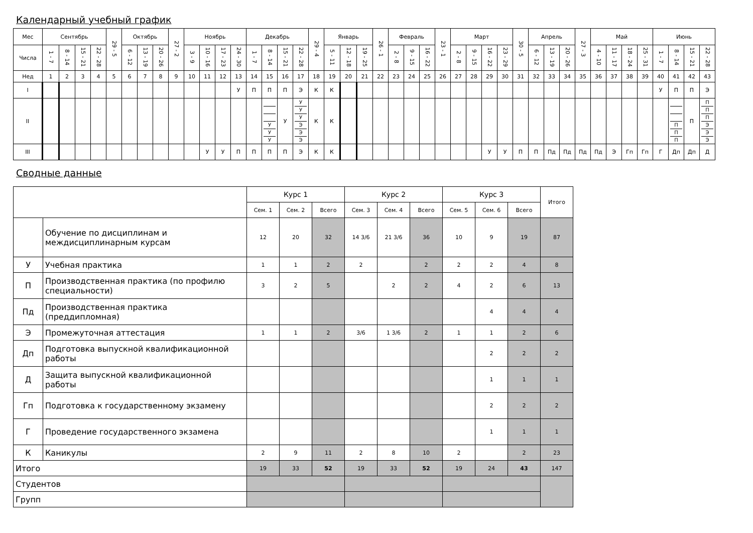Календарный учебный график
| Мес | Сентябрь | | | | 29 - 5 | Октябрь | | | 27 - 2 | Ноябрь | | | | Декабрь | | | | 29 - 4 | Январь | | | 26 - 1 | Февраль | | | 23 - 1 | Март | | | | 30 - 5 | Апрель | | | 27 - 3 | Май | | | | Июнь | | | |
| --- | --- | --- | --- | --- | --- | --- | --- | --- | --- | --- | --- | --- | --- | --- | --- | --- | --- | --- | --- | --- | --- | --- | --- | --- | --- | --- | --- | --- | --- | --- | --- | --- | --- | --- | --- | --- | --- | --- | --- | --- | --- | --- | --- |
| Числа | 1 - 7 | 8 - 14 | 15 - 21 | 22 - 28 | | 6 - 12 | 13 - 19 | 20 - 26 | | 3 - 9 | 10 - 16 | 17 - 23 | 24 - 30 | 1 - 7 | 8 - 14 | 15 - 21 | 22 - 28 | | 5 - 11 | 12 - 18 | 19 - 25 | | 2 - 8 | 9 - 15 | 16 - 22 | | 2 - 8 | 9 - 15 | 16 - 22 | 23 - 29 | | 6 - 12 | 13 - 19 | 20 - 26 | | 4 - 10 | 11 - 17 | 18 - 24 | 25 - 31 | 1 - 7 | 8 - 14 | 15 - 21 | 22 - 28 |
| Нед | 1 | 2 | 3 | 4 | 5 | 6 | 7 | 8 | 9 | 10 | 11 | 12 | 13 | 14 | 15 | 16 | 17 | 18 | 19 | 20 | 21 | 22 | 23 | 24 | 25 | 26 | 27 | 28 | 29 | 30 | 31 | 32 | 33 | 34 | 35 | 36 | 37 | 38 | 39 | 40 | 41 | 42 | 43 |
| I | | | | | | | | | | | | | У | П | П | П | Э | К | К | | | | | | | | | | | | | | | | | | | | | У | П | П | Э |
| II | | | | | | | | | | | | | | | У У У | У | У У У Э Э Э | К | К | | | | | | | | | | | | | | | | | | | | | | П П П | П | П П П Э Э Э |
| III | | | | | | | | | | | У | У | П | П | П | П | Э | К | К | | | | | | | | | | У | У | П | П | Пд | Пд | Пд | Пд | Э | Гп | Гп | Г | Дп | Дп | Д |
Сводные данные
| | | Курс 1 | | | Курс 2 | | | Курс 3 | | | Итого |
| --- | --- | --- | --- | --- | --- | --- | --- | --- | --- | --- | --- |
| | | Сем. 1 | Сем. 2 | Всего | Сем. 3 | Сем. 4 | Всего | Сем. 5 | Сем. 6 | Всего | |
| | Обучение по дисциплинам и междисциплинарным курсам | 12 | 20 | 32 | 14 3/6 | 21 3/6 | 36 | 10 | 9 | 19 | 87 |
| У | Учебная практика | 1 | 1 | 2 | 2 | | 2 | 2 | 2 | 4 | 8 |
| П | Производственная практика (по профилю специальности) | 3 | 2 | 5 | | 2 | 2 | 4 | 2 | 6 | 13 |
| Пд | Производственная практика (преддипломная) | | | | | | | | 4 | 4 | 4 |
| Э | Промежуточная аттестация | 1 | 1 | 2 | 3/6 | 1 3/6 | 2 | 1 | 1 | 2 | 6 |
| Дп | Подготовка выпускной квалификационной работы | | | | | | | | 2 | 2 | 2 |
| Д | Защита выпускной квалификационной работы | | | | | | | | 1 | 1 | 1 |
| Гп | Подготовка к государственному экзамену | | | | | | | | 2 | 2 | 2 |
| Г | Проведение государственного экзамена | | | | | | | | 1 | 1 | 1 |
| К | Каникулы | 2 | 9 | 11 | 2 | 8 | 10 | 2 | | 2 | 23 |
| Итого | | 19 | 33 | 52 | 19 | 33 | 52 | 19 | 24 | 43 | 147 |
| Студентов | | | | | | | | | | | |
| Групп | | | | | | | | | | | |